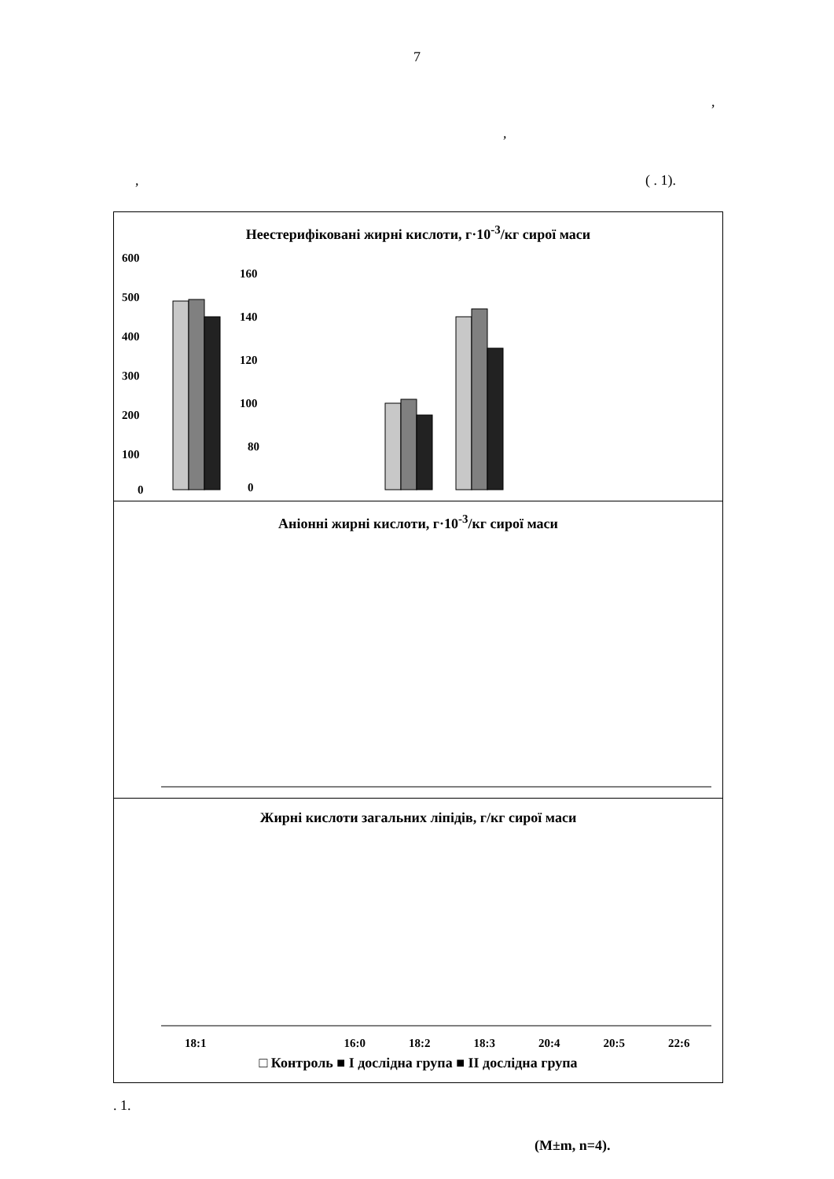7
,
,
, ( . 1).
Неестерифіковані жирні кислоти, г·10<sup>-3</sup>/кг сирої маси
600
500
400
300
200
100
0
160
140
120
100
80
0
Аніонні жирні кислоти, г·10<sup>-3</sup>/кг сирої маси
Жирні кислоти загальних ліпідів, г/кг сирої маси
18:1 16:0 18:2 18:3 20:4 20:5 22:6
□ Контроль ■ І дослідна група ■ ІІ дослідна група
. 1.
(M±m, n=4).